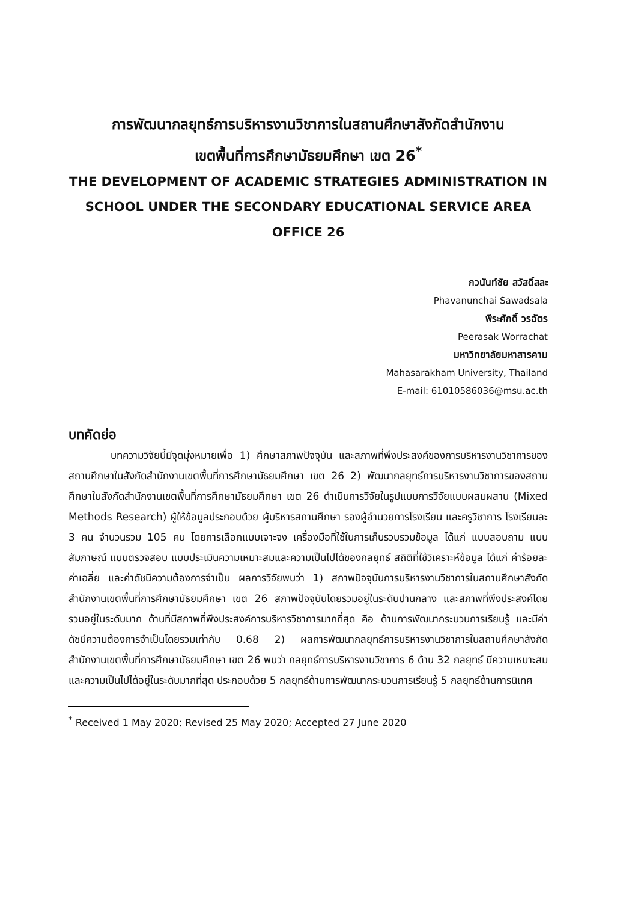การพัฒนากลยุทธ์การบริหารงานวิชาการในสถานศึกษาสังกัดสำนักงาน
เขตพื้นที่การศึกษามัธยมศึกษา เขต 26<sup>*</sup>
THE DEVELOPMENT OF ACADEMIC STRATEGIES ADMINISTRATION IN SCHOOL UNDER THE SECONDARY EDUCATIONAL SERVICE AREA OFFICE 26
ภวนันท์ชัย สวัสดิ์สละ
Phavanunchai Sawadsala
พีระศักดิ์ วรฉัตร
Peerasak Worrachat
มหาวิทยาลัยมหาสารคาม
Mahasarakham University, Thailand
E-mail: 61010586036@msu.ac.th
บทคัดย่อ
บทความวิจัยนี้มีจุดมุ่งหมายเพื่อ 1) ศึกษาสภาพปัจจุบัน และสภาพที่พึงประสงค์ของการบริหารงานวิชาการของสถานศึกษาในสังกัดสำนักงานเขตพื้นที่การศึกษามัธยมศึกษา เขต 26 2) พัฒนากลยุทธ์การบริหารงานวิชาการของสถานศึกษาในสังกัดสำนักงานเขตพื้นที่การศึกษามัธยมศึกษา เขต 26 ดำเนินการวิจัยในรูปแบบการวิจัยแบบผสมผสาน (Mixed Methods Research) ผู้ให้ข้อมูลประกอบด้วย ผู้บริหารสถานศึกษา รองผู้อำนวยการโรงเรียน และครูวิชาการ โรงเรียนละ 3 คน จำนวนรวม 105 คน โดยการเลือกแบบเจาะจง เครื่องมือที่ใช้ในการเก็บรวบรวมข้อมูล ได้แก่ แบบสอบถาม แบบสัมภาษณ์ แบบตรวจสอบ แบบประเมินความเหมาะสมและความเป็นไปได้ของกลยุทธ์ สถิติที่ใช้วิเคราะห์ข้อมูล ได้แก่ ค่าร้อยละ ค่าเฉลี่ย และค่าดัชนีความต้องการจำเป็น ผลการวิจัยพบว่า 1) สภาพปัจจุบันการบริหารงานวิชาการในสถานศึกษาสังกัดสำนักงานเขตพื้นที่การศึกษามัธยมศึกษา เขต 26 สภาพปัจจุบันโดยรวมอยู่ในระดับปานกลาง และสภาพที่พึงประสงค์โดยรวมอยู่ในระดับมาก ด้านที่มีสภาพที่พึงประสงค์การบริหารวิชาการมากที่สุด คือ ด้านการพัฒนากระบวนการเรียนรู้ และมีค่าดัชนีความต้องการจำเป็นโดยรวมเท่ากับ 0.68 2) ผลการพัฒนากลยุทธ์การบริหารงานวิชาการในสถานศึกษาสังกัดสำนักงานเขตพื้นที่การศึกษามัธยมศึกษา เขต 26 พบว่า กลยุทธ์การบริหารงานวิชาการ 6 ด้าน 32 กลยุทธ์ มีความเหมาะสมและความเป็นไปได้อยู่ในระดับมากที่สุด ประกอบด้วย 5 กลยุทธ์ด้านการพัฒนากระบวนการเรียนรู้ 5 กลยุทธ์ด้านการนิเทศ
<sup>*</sup> Received 1 May 2020; Revised 25 May 2020; Accepted 27 June 2020